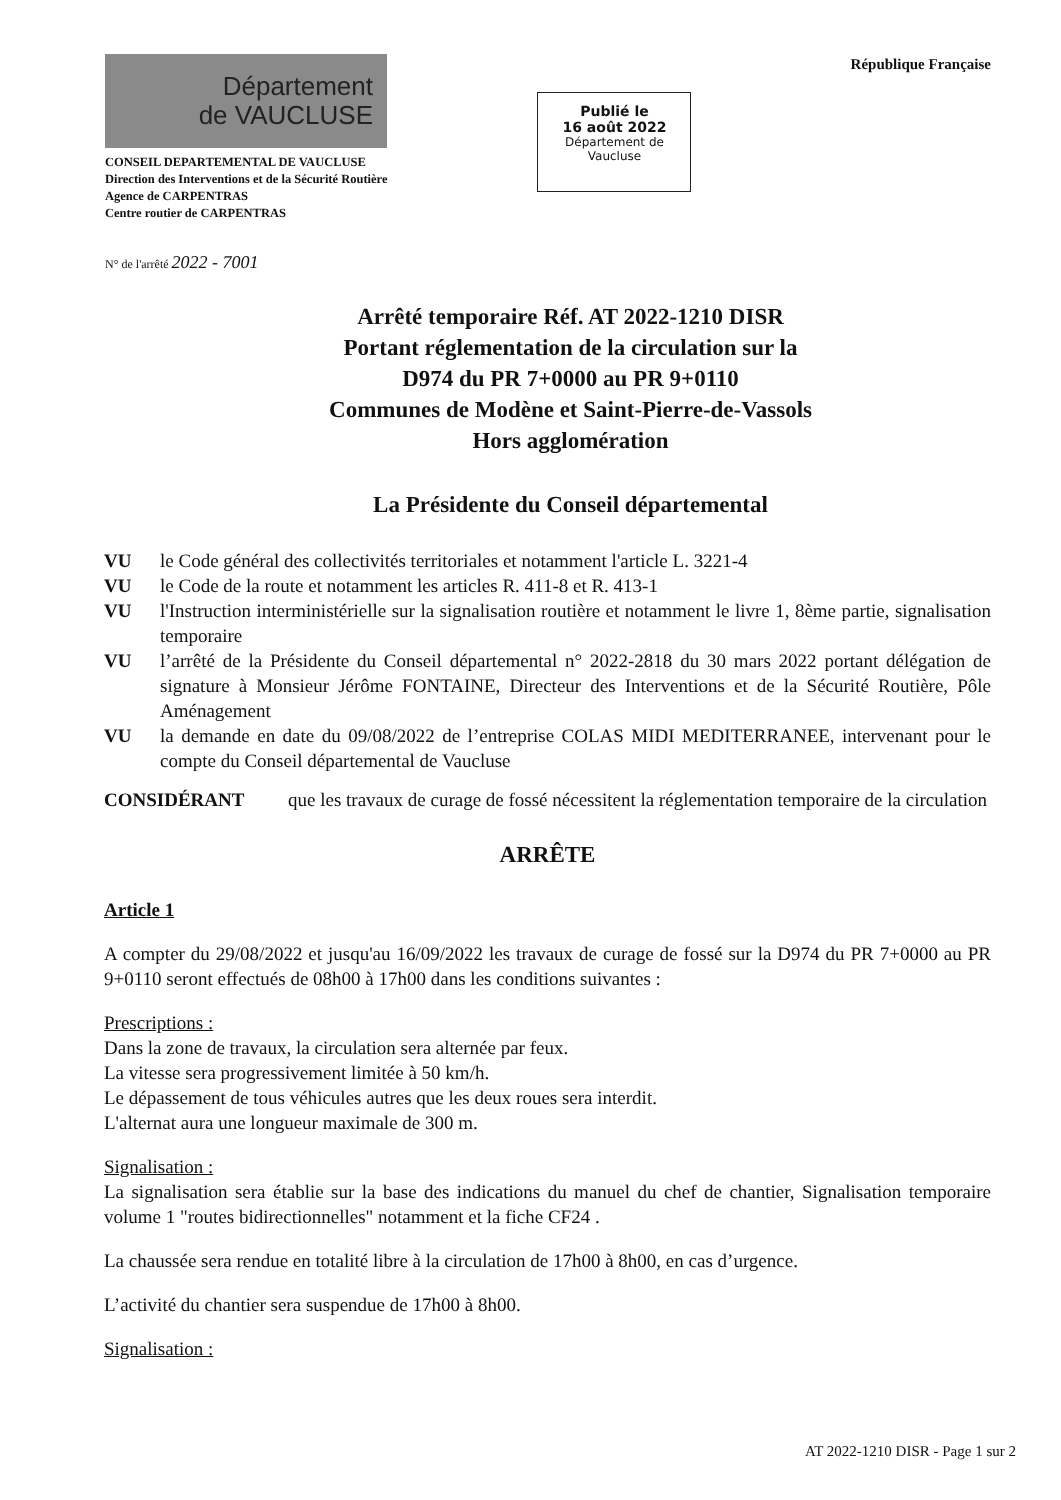Département
de VAUCLUSE
CONSEIL DEPARTEMENTAL DE VAUCLUSE
Direction des Interventions et de la Sécurité Routière
Agence de CARPENTRAS
Centre routier de CARPENTRAS
Publié le
16 août 2022
Département de
Vaucluse
République Française
N° de l'arrêté 2022 - 7001
Arrêté temporaire Réf. AT 2022-1210 DISR
Portant réglementation de la circulation sur la
D974 du PR 7+0000 au PR 9+0110
Communes de Modène et Saint-Pierre-de-Vassols
Hors agglomération
La Présidente du Conseil départemental
VU le Code général des collectivités territoriales et notamment l'article L. 3221-4
VU le Code de la route et notamment les articles R. 411-8 et R. 413-1
VU l'Instruction interministérielle sur la signalisation routière et notamment le livre 1, 8ème partie, signalisation temporaire
VU l’arrêté de la Présidente du Conseil départemental n° 2022-2818 du 30 mars 2022 portant délégation de signature à Monsieur Jérôme FONTAINE, Directeur des Interventions et de la Sécurité Routière, Pôle Aménagement
VU la demande en date du 09/08/2022 de l’entreprise COLAS MIDI MEDITERRANEE, intervenant pour le compte du Conseil départemental de Vaucluse
CONSIDÉRANT que les travaux de curage de fossé nécessitent la réglementation temporaire de la circulation
ARRÊTE
Article 1
A compter du 29/08/2022 et jusqu'au 16/09/2022 les travaux de curage de fossé sur la D974 du PR 7+0000 au PR 9+0110 seront effectués de 08h00 à 17h00 dans les conditions suivantes :
Prescriptions :
Dans la zone de travaux, la circulation sera alternée par feux.
La vitesse sera progressivement limitée à 50 km/h.
Le dépassement de tous véhicules autres que les deux roues sera interdit.
L'alternat aura une longueur maximale de 300 m.
Signalisation :
La signalisation sera établie sur la base des indications du manuel du chef de chantier, Signalisation temporaire volume 1 "routes bidirectionnelles" notamment et la fiche CF24 .
La chaussée sera rendue en totalité libre à la circulation de 17h00 à 8h00, en cas d’urgence.
L’activité du chantier sera suspendue de 17h00 à 8h00.
Signalisation :
AT 2022-1210 DISR - Page 1 sur 2